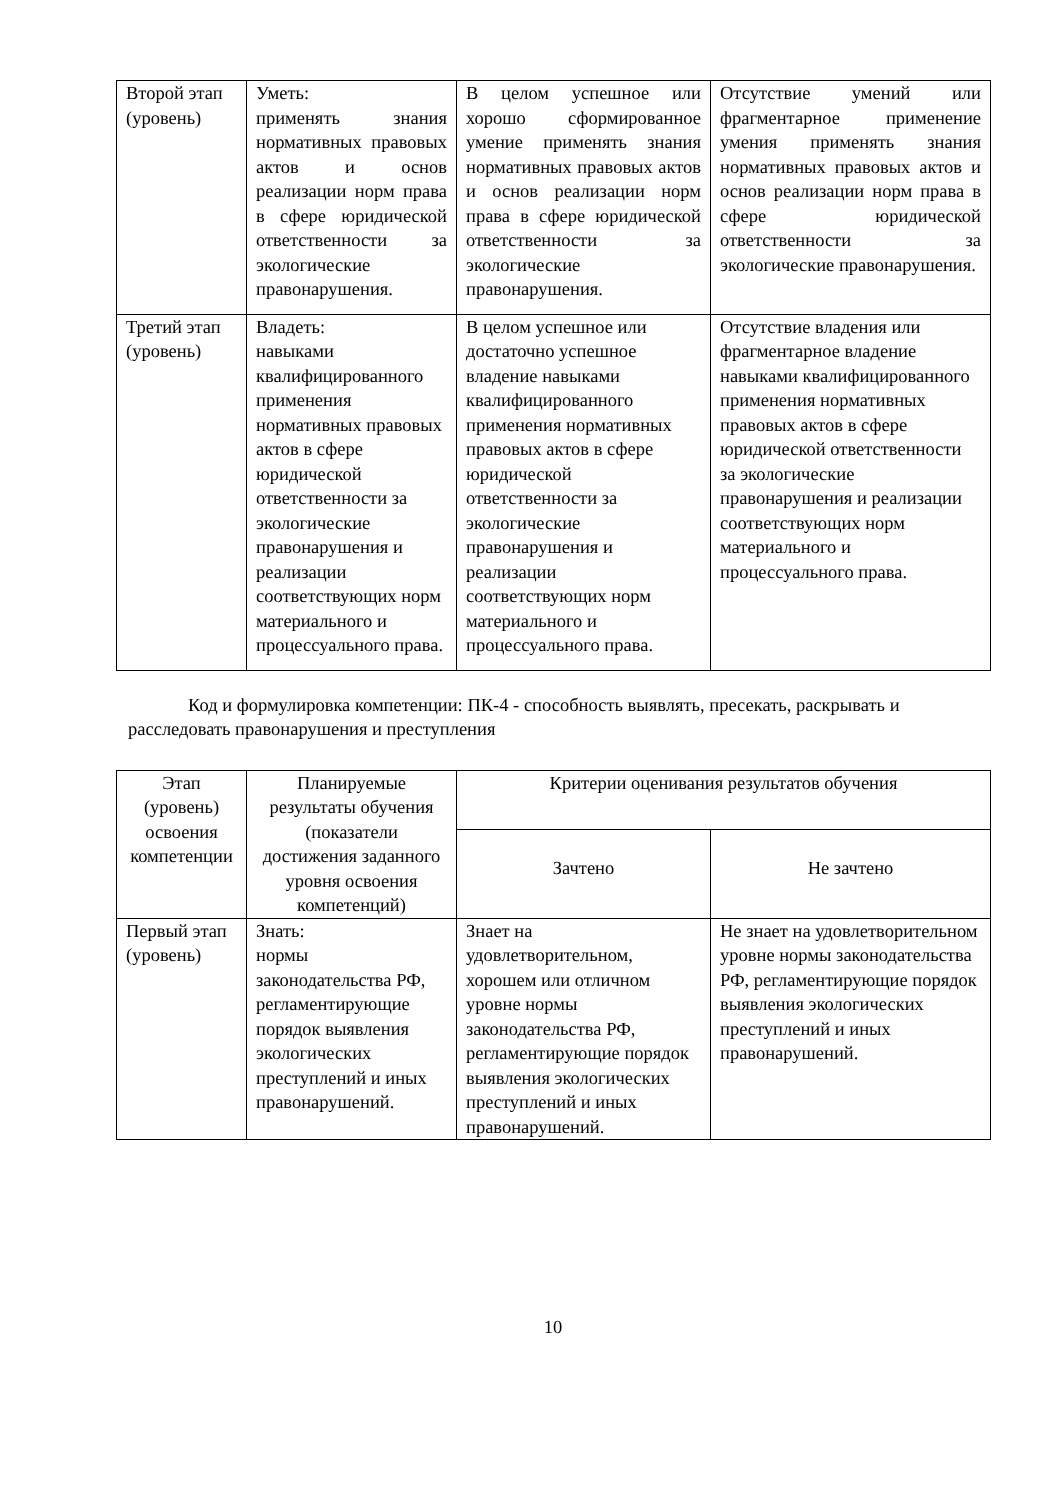| Второй этап (уровень) | Уметь: применять знания нормативных правовых актов и основ реализации норм права в сфере юридической ответственности за экологические правонарушения. | В целом успешное или хорошо сформированное умение применять знания нормативных правовых актов и основ реализации норм права в сфере юридической ответственности за экологические правонарушения. | Отсутствие умений или фрагментарное применение умения применять знания нормативных правовых актов и основ реализации норм права в сфере юридической ответственности за экологические правонарушения. |
| Третий этап (уровень) | Владеть: навыками квалифицированного применения нормативных правовых актов в сфере юридической ответственности за экологические правонарушения и реализации соответствующих норм материального и процессуального права. | В целом успешное или достаточно успешное владение навыками квалифицированного применения нормативных правовых актов в сфере юридической ответственности за экологические правонарушения и реализации соответствующих норм материального и процессуального права. | Отсутствие владения или фрагментарное владение навыками квалифицированного применения нормативных правовых актов в сфере юридической ответственности за экологические правонарушения и реализации соответствующих норм материального и процессуального права. |
Код и формулировка компетенции: ПК-4 - способность выявлять, пресекать, раскрывать и расследовать правонарушения и преступления
| Этап (уровень) освоения компетенции | Планируемые результаты обучения (показатели достижения заданного уровня освоения компетенций) | Критерии оценивания результатов обучения | |
| --- | --- | --- | --- |
| | | Зачтено | Не зачтено |
| Первый этап (уровень) | Знать: нормы законодательства РФ, регламентирующие порядок выявления экологических преступлений и иных правонарушений. | Знает на удовлетворительном, хорошем или отличном уровне нормы законодательства РФ, регламентирующие порядок выявления экологических преступлений и иных правонарушений. | Не знает на удовлетворительном уровне нормы законодательства РФ, регламентирующие порядок выявления экологических преступлений и иных правонарушений. |
10